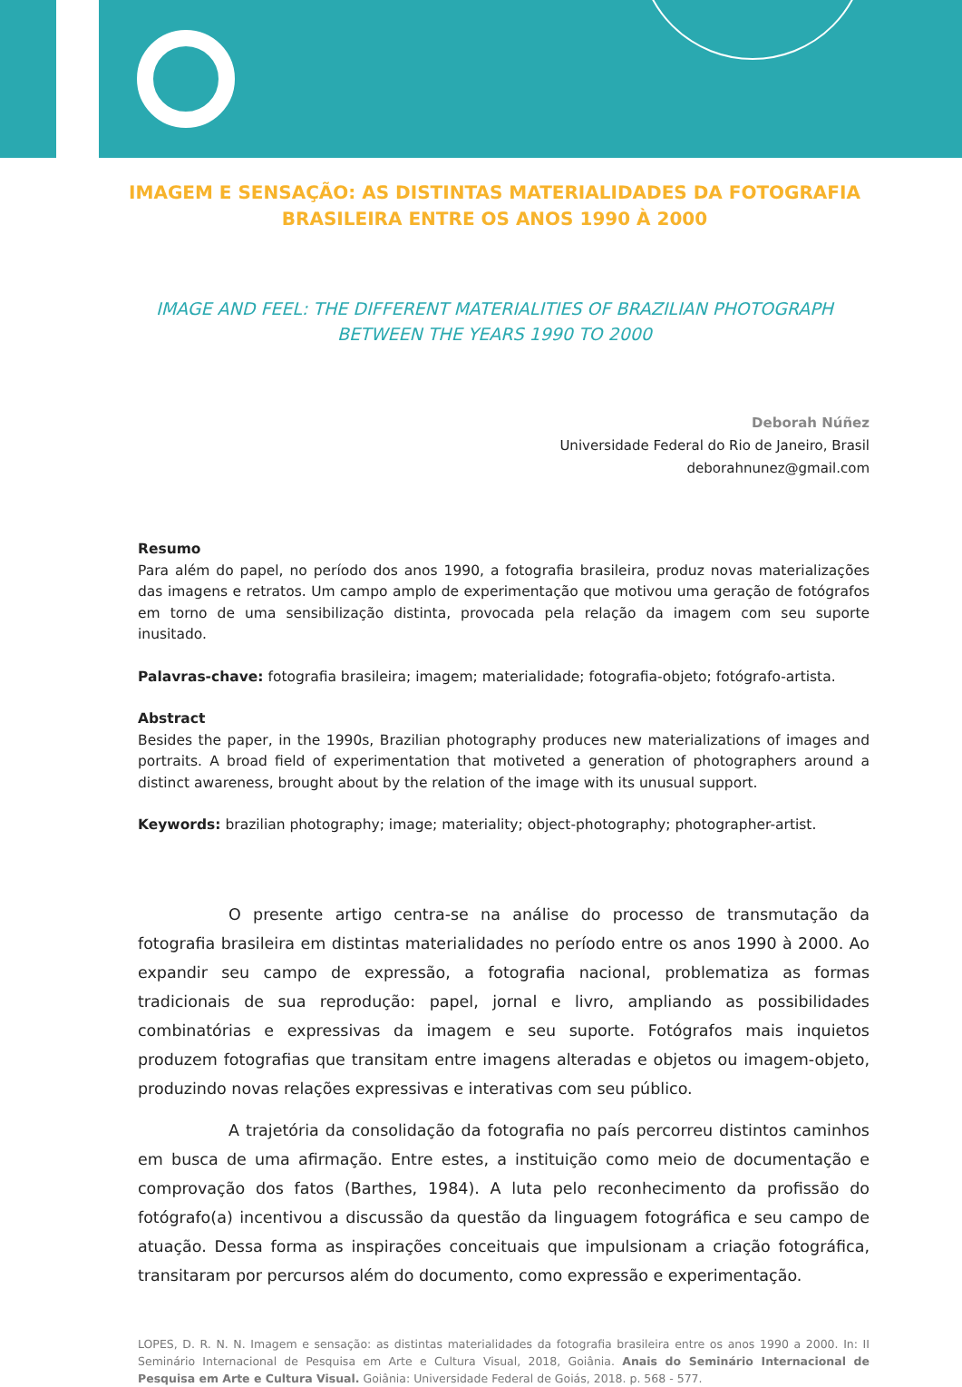IMAGEM E SENSAÇÃO: AS DISTINTAS MATERIALIDADES DA FOTOGRAFIA BRASILEIRA ENTRE OS ANOS 1990 À 2000
IMAGE AND FEEL: THE DIFFERENT MATERIALITIES OF BRAZILIAN PHOTOGRAPH BETWEEN THE YEARS 1990 TO 2000
Deborah Núñez
Universidade Federal do Rio de Janeiro, Brasil
deborahnunez@gmail.com
Resumo
Para além do papel, no período dos anos 1990, a fotografia brasileira, produz novas materializações das imagens e retratos. Um campo amplo de experimentação que motivou uma geração de fotógrafos em torno de uma sensibilização distinta, provocada pela relação da imagem com seu suporte inusitado.
Palavras-chave: fotografia brasileira; imagem; materialidade; fotografia-objeto; fotógrafo-artista.
Abstract
Besides the paper, in the 1990s, Brazilian photography produces new materializations of images and portraits. A broad field of experimentation that motiveted a generation of photographers around a distinct awareness, brought about by the relation of the image with its unusual support.
Keywords: brazilian photography; image; materiality; object-photography; photographer-artist.
O presente artigo centra-se na análise do processo de transmutação da fotografia brasileira em distintas materialidades no período entre os anos 1990 à 2000. Ao expandir seu campo de expressão, a fotografia nacional, problematiza as formas tradicionais de sua reprodução: papel, jornal e livro, ampliando as possibilidades combinatórias e expressivas da imagem e seu suporte. Fotógrafos mais inquietos produzem fotografias que transitam entre imagens alteradas e objetos ou imagem-objeto, produzindo novas relações expressivas e interativas com seu público.
A trajetória da consolidação da fotografia no país percorreu distintos caminhos em busca de uma afirmação. Entre estes, a instituição como meio de documentação e comprovação dos fatos (Barthes, 1984). A luta pelo reconhecimento da profissão do fotógrafo(a) incentivou a discussão da questão da linguagem fotográfica e seu campo de atuação. Dessa forma as inspirações conceituais que impulsionam a criação fotográfica, transitaram por percursos além do documento, como expressão e experimentação.
LOPES, D. R. N. N. Imagem e sensação: as distintas materialidades da fotografia brasileira entre os anos 1990 a 2000. In: II Seminário Internacional de Pesquisa em Arte e Cultura Visual, 2018, Goiânia. Anais do Seminário Internacional de Pesquisa em Arte e Cultura Visual. Goiânia: Universidade Federal de Goiás, 2018. p. 568 - 577.